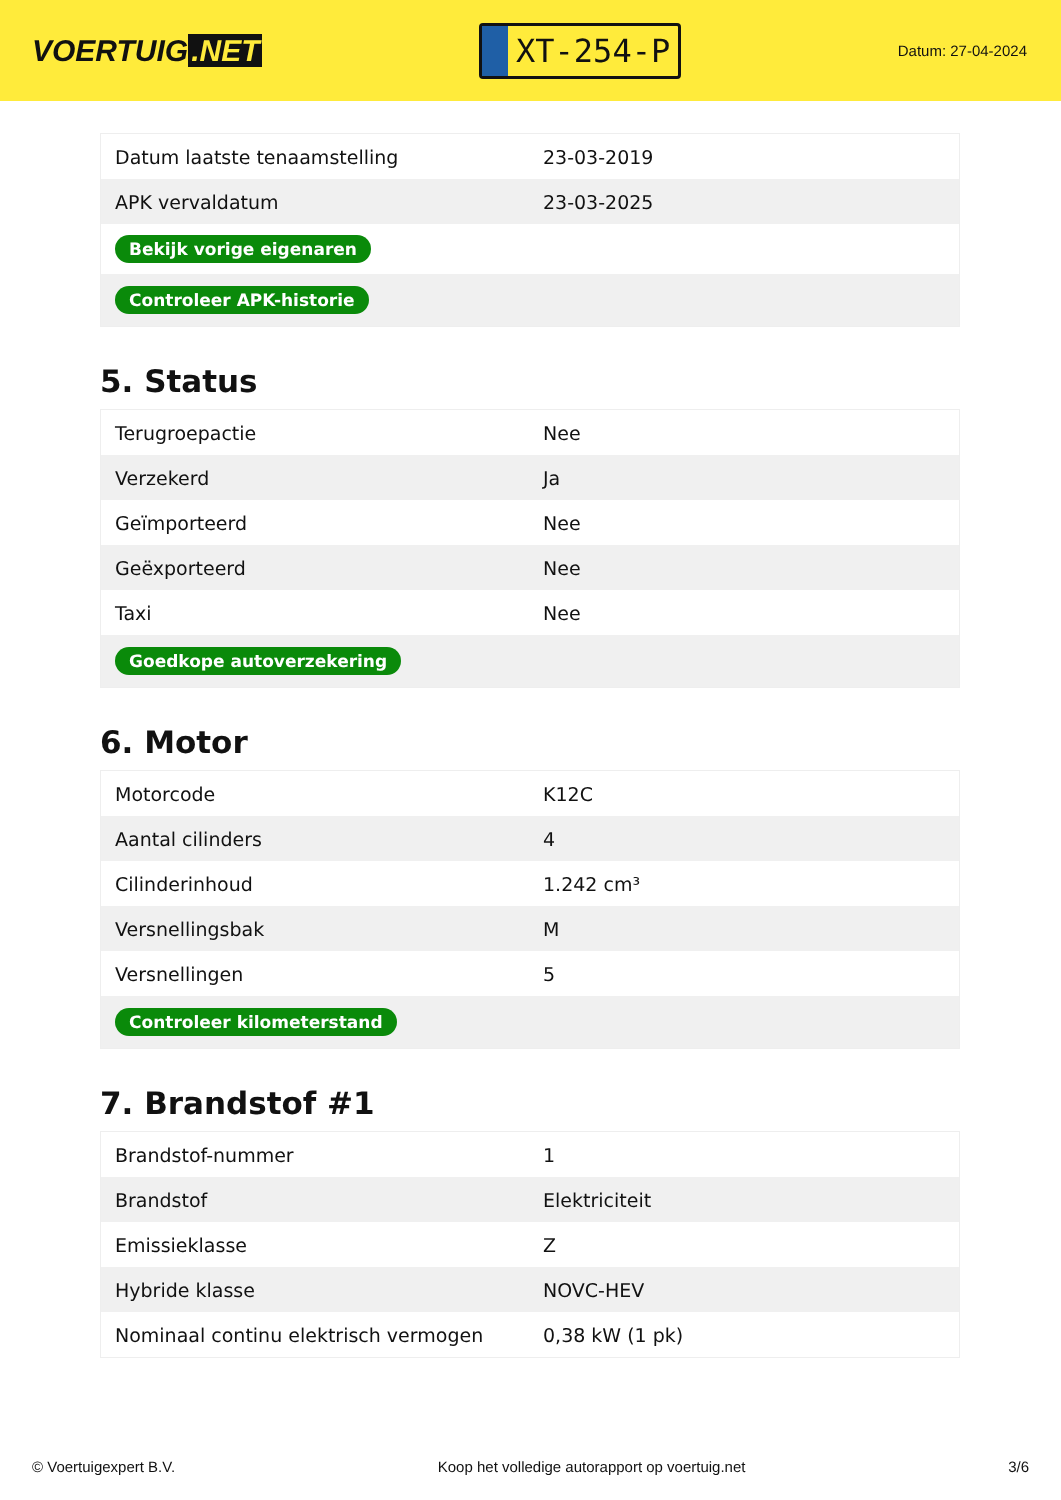VOERTUIG.NET
XT-254-P
Datum: 27-04-2024
| Datum laatste tenaamstelling | 23-03-2019 |
| APK vervaldatum | 23-03-2025 |
| Bekijk vorige eigenaren | |
| Controleer APK-historie | |
5. Status
| Terugroepactie | Nee |
| Verzekerd | Ja |
| Geïmporteerd | Nee |
| Geëxporteerd | Nee |
| Taxi | Nee |
| Goedkope autoverzekering | |
6. Motor
| Motorcode | K12C |
| Aantal cilinders | 4 |
| Cilinderinhoud | 1.242 cm³ |
| Versnellingsbak | M |
| Versnellingen | 5 |
| Controleer kilometerstand | |
7. Brandstof #1
| Brandstof-nummer | 1 |
| Brandstof | Elektriciteit |
| Emissieklasse | Z |
| Hybride klasse | NOVC-HEV |
| Nominaal continu elektrisch vermogen | 0,38 kW (1 pk) |
© Voertuigexpert B.V. Koop het volledige autorapport op voertuig.net 3/6